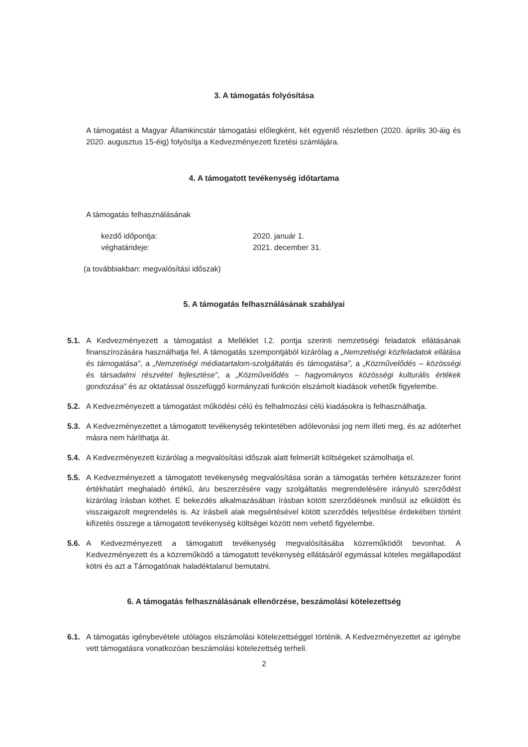3. A támogatás folyósítása
A támogatást a Magyar Államkincstár támogatási előlegként, két egyenlő részletben (2020. április 30-áig és 2020. augusztus 15-éig) folyósítja a Kedvezményezett fizetési számlájára.
4. A támogatott tevékenység időtartama
A támogatás felhasználásának
kezdő időpontja: 2020. január 1.
véghatárideje: 2021. december 31.
(a továbbiakban: megvalósítási időszak)
5. A támogatás felhasználásának szabályai
5.1. A Kedvezményezett a támogatást a Melléklet I.2. pontja szerinti nemzetiségi feladatok ellátásának finanszírozására használhatja fel. A támogatás szempontjából kizárólag a „Nemzetiségi közfeladatok ellátása és támogatása”, a „Nemzetiségi médiatartalom-szolgáltatás és támogatása”, a „Közművelődés – közösségi és társadalmi részvétel fejlesztése”, a „Közművelődés – hagyományos közösségi kulturális értékek gondozása” és az oktatással összefüggő kormányzati funkción elszámolt kiadások vehetők figyelembe.
5.2. A Kedvezményezett a támogatást működési célú és felhalmozási célú kiadásokra is felhasználhatja.
5.3. A Kedvezményezettet a támogatott tevékenység tekintetében adólevonási jog nem illeti meg, és az adóterhet másra nem háríthatja át.
5.4. A Kedvezményezett kizárólag a megvalósítási időszak alatt felmerült költségeket számolhatja el.
5.5. A Kedvezményezett a támogatott tevékenység megvalósítása során a támogatás terhére kétszázezer forint értékhatárt meghaladó értékű, áru beszerzésére vagy szolgáltatás megrendelésére irányuló szerződést kizárólag írásban köthet. E bekezdés alkalmazásában írásban kötött szerződésnek minősül az elküldött és visszaigazolt megrendelés is. Az írásbeli alak megsértésével kötött szerződés teljesítése érdekében történt kifizetés összege a támogatott tevékenység költségei között nem vehető figyelembe.
5.6. A Kedvezményezett a támogatott tevékenység megvalósításába közreműködőt bevonhat. A Kedvezményezett és a közreműködő a támogatott tevékenység ellátásáról egymással köteles megállapodást kötni és azt a Támogatónak haladéktalanul bemutatni.
6. A támogatás felhasználásának ellenőrzése, beszámolási kötelezettség
6.1. A támogatás igénybevétele utólagos elszámolási kötelezettséggel történik. A Kedvezményezettet az igénybe vett támogatásra vonatkozóan beszámolási kötelezettség terheli.
2